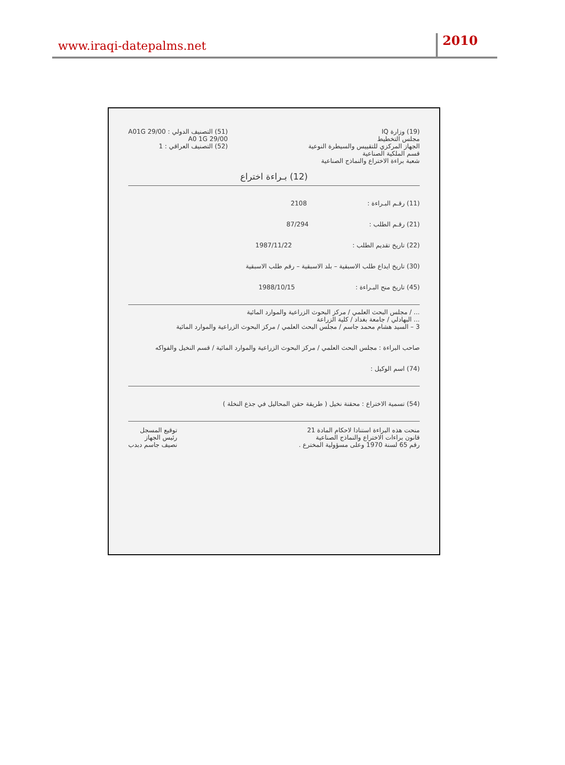www.iraqi-datepalms.net
2010
(19) وزارة IQ
مجلس التخطيط
الجهاز المركزي للتقييس والسيطرة النوعية
قسم الملكية الصناعية
شعبة براءة الاختراع والنماذج الصناعية
(51) التصنيف الدولي : A01G 29/00
A0 1G 29/00
(52) التصنيف العراقي : 1
(12) بـراءة اختراع
(11) رقـم البـراءة : 2108
(21) رقـم الطلب : 87/294
(22) تاريخ تقديم الطلب : 1987/11/22
(30) تاريخ ايداع طلب الاسبقية – بلد الاسبقية – رقم طلب الاسبقية
(45) تاريخ منح البـراءة : 1988/10/15
... / مجلس البحث العلمي / مركز البحوث الزراعية والموارد المائية
... البهادلي / جامعة بغداد / كلية الزراعة
3 – السيد هشام محمد جاسم / مجلس البحث العلمي / مركز البحوث الزراعية والموارد المائية
صاحب البراءة : مجلس البحث العلمي / مركز البحوث الزراعية والموارد المائية / قسم النخيل والفواكه
(74) اسم الوكيل :
(54) تسمية الاختراع : محقنة نخيل ( طريقة حقن المحاليل في جذع النخلة )
منحت هذه البراءة استنادا لاحكام المادة 21
قانون براءات الاختراع والنماذج الصناعية
رقم 65 لسنة 1970 وعلى مسؤولية المخترع .
توقيع المسجل
رئيس الجهاز
نصيف جاسم دبدب